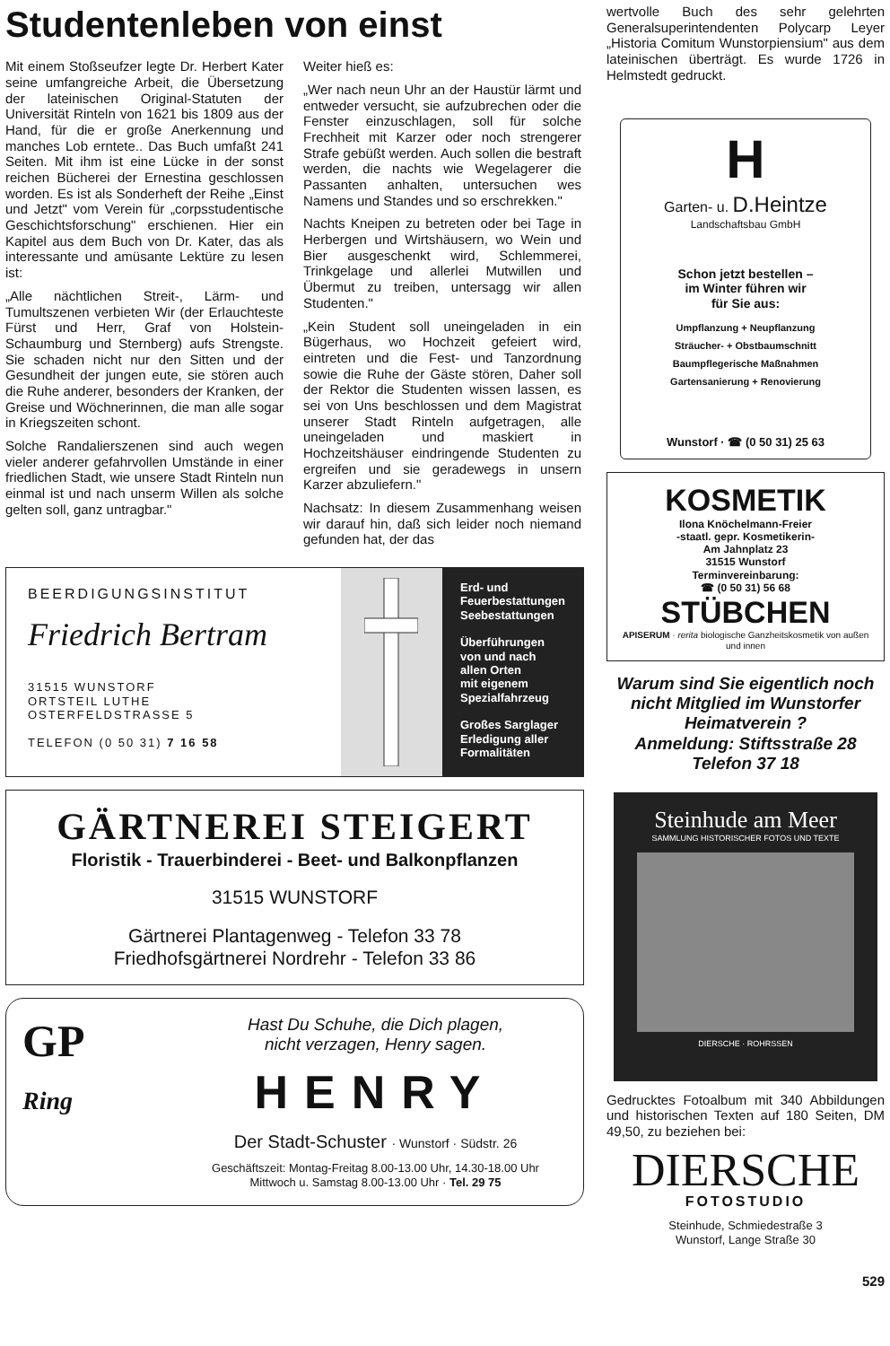Studentenleben von einst
Mit einem Stoßseufzer legte Dr. Herbert Kater seine umfangreiche Arbeit, die Übersetzung der lateinischen Original-Statuten der Universität Rinteln von 1621 bis 1809 aus der Hand, für die er große Anerkennung und manches Lob erntete.. Das Buch umfaßt 241 Seiten. Mit ihm ist eine Lücke in der sonst reichen Bücherei der Ernestina geschlossen worden. Es ist als Sonderheft der Reihe „Einst und Jetzt" vom Verein für „corpsstudentische Geschichtsforschung" erschienen. Hier ein Kapitel aus dem Buch von Dr. Kater, das als interessante und amüsante Lektüre zu lesen ist:
„Alle nächtlichen Streit-, Lärm- und Tumultszenen verbieten Wir (der Erlauchteste Fürst und Herr, Graf von Holstein-Schaumburg und Sternberg) aufs Strengste. Sie schaden nicht nur den Sitten und der Gesundheit der jungen eute, sie stören auch die Ruhe anderer, besonders der Kranken, der Greise und Wöchnerinnen, die man alle sogar in Kriegszeiten schont.
Solche Randalierszenen sind auch wegen vieler anderer gefahrvollen Umstände in einer friedlichen Stadt, wie unsere Stadt Rinteln nun einmal ist und nach unserm Willen als solche gelten soll, ganz untragbar."
Weiter hieß es:
„Wer nach neun Uhr an der Haustür lärmt und entweder versucht, sie aufzubrechen oder die Fenster einzuschlagen, soll für solche Frechheit mit Karzer oder noch strengerer Strafe gebüßt werden. Auch sollen die bestraft werden, die nachts wie Wegelagerer die Passanten anhalten, untersuchen wes Namens und Standes und so erschrekken."
Nachts Kneipen zu betreten oder bei Tage in Herbergen und Wirtshäusern, wo Wein und Bier ausgeschenkt wird, Schlemmerei, Trinkgelage und allerlei Mutwillen und Übermut zu treiben, untersagg wir allen Studenten."
„Kein Student soll uneingeladen in ein Bügerhaus, wo Hochzeit gefeiert wird, eintreten und die Fest- und Tanzordnung sowie die Ruhe der Gäste stören, Daher soll der Rektor die Studenten wissen lassen, es sei von Uns beschlossen und dem Magistrat unserer Stadt Rinteln aufgetragen, alle uneingeladen und maskiert in Hochzeitshäuser eindringende Studenten zu ergreifen und sie geradewegs in unsern Karzer abzuliefern."
Nachsatz: In diesem Zusammenhang weisen wir darauf hin, daß sich leider noch niemand gefunden hat, der das
BEERDIGUNGSINSTITUT
Friedrich Bertram
31515 WUNSTORF
ORTSTEIL LUTHE
OSTERFELDSTRASSE 5
TELEFON (0 50 31) 7 16 58
Erd- und
Feuerbestattungen
Seebestattungen
Überführungen
von und nach
allen Orten
mit eigenem
Spezialfahrzeug
Großes Sarglager
Erledigung aller
Formalitäten
GÄRTNEREI STEIGERT
Floristik - Trauerbinderei - Beet- und Balkonpflanzen
31515 WUNSTORF
Gärtnerei Plantagenweg - Telefon 33 78
Friedhofsgärtnerei Nordrehr - Telefon 33 86
GP
Ring
Hast Du Schuhe, die Dich plagen,
nicht verzagen, Henry sagen.
HENRY
Der Stadt-Schuster · Wunstorf · Südstr. 26
Geschäftszeit: Montag-Freitag 8.00-13.00 Uhr, 14.30-18.00 Uhr
Mittwoch u. Samstag 8.00-13.00 Uhr · Tel. 29 75
wertvolle Buch des sehr gelehrten Generalsuperintendenten Polycarp Leyer „Historia Comitum Wunstorpiensium" aus dem lateinischen überträgt. Es wurde 1726 in Helmstedt gedruckt.
H
Garten- u. D.Heintze
Landschaftsbau GmbH
Schon jetzt bestellen –
im Winter führen wir
für Sie aus:
Umpflanzung + Neupflanzung
Sträucher- + Obstbaumschnitt
Baumpflegerische Maßnahmen
Gartensanierung + Renovierung
Wunstorf · ☎ (0 50 31) 25 63
KOSMETIK
Ilona Knöchelmann-Freier
-staatl. gepr. Kosmetikerin-
Am Jahnplatz 23
31515 Wunstorf
Terminvereinbarung:
☎ (0 50 31) 56 68
STÜBCHEN
APISERUM · rerita biologische Ganzheitskosmetik von außen und innen
Warum sind Sie eigentlich noch nicht Mitglied im Wunstorfer Heimatverein ?
Anmeldung: Stiftsstraße 28
Telefon 37 18
Steinhude am Meer
SAMMLUNG HISTORISCHER FOTOS UND TEXTE
DIERSCHE · ROHRSSEN
Gedrucktes Fotoalbum mit 340 Abbildungen und historischen Texten auf 180 Seiten, DM 49,50, zu beziehen bei:
DIERSCHE
FOTOSTUDIO
Steinhude, Schmiedestraße 3
Wunstorf, Lange Straße 30
529